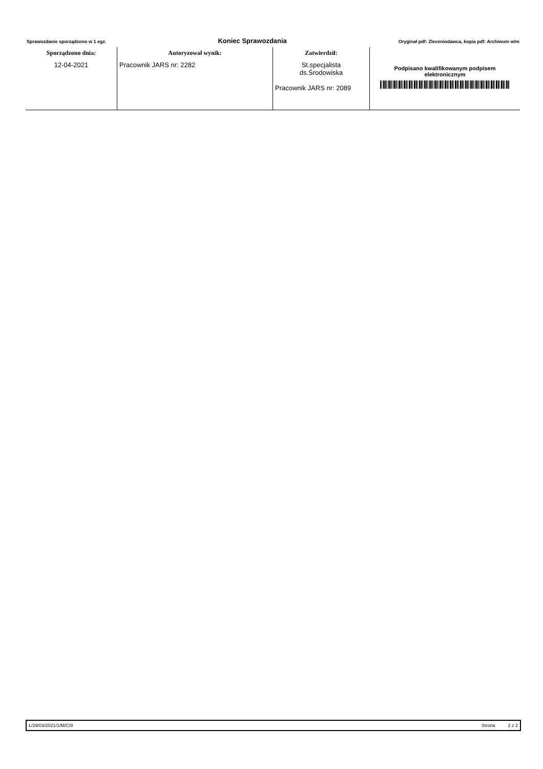Sprawozdanie sporządzono w 1 egz. Koniec Sprawozdania Oryginał pdf: Zleceniodawca, kopia pdf: Archiwum w/m
| Sporządzono dnia: | Autoryzował wynik: | Zatwierdził: | |
| --- | --- | --- | --- |
| 12-04-2021 | Pracownik JARS nr: 2282 | St.specjalista ds.Środowiska Pracownik JARS nr: 2089 | Podpisano kwalifikowanym podpisem elektronicznym |
Ł/29/03/2021/1/M/C/8 Strona 2 z 2